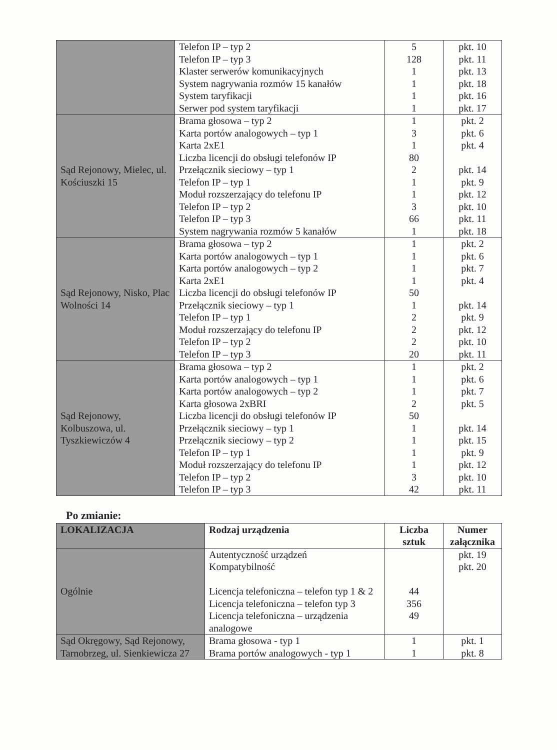| | Telefon IP – typ 2 Telefon IP – typ 3 Klaster serwerów komunikacyjnych System nagrywania rozmów 15 kanałów System taryfikacji Serwer pod system taryfikacji | 5 128 1 1 1 1 | pkt. 10 pkt. 11 pkt. 13 pkt. 18 pkt. 16 pkt. 17 |
| Sąd Rejonowy, Mielec, ul. Kościuszki 15 | Brama głosowa – typ 2 Karta portów analogowych – typ 1 Karta 2xE1 Liczba licencji do obsługi telefonów IP Przełącznik sieciowy – typ 1 Telefon IP – typ 1 Moduł rozszerzający do telefonu IP Telefon IP – typ 2 Telefon IP – typ 3 System nagrywania rozmów 5 kanałów | 1 3 1 80 2 1 1 3 66 1 | pkt. 2 pkt. 6 pkt. 4 pkt. 14 pkt. 9 pkt. 12 pkt. 10 pkt. 11 pkt. 18 |
| Sąd Rejonowy, Nisko, Plac Wolności 14 | Brama głosowa – typ 2 Karta portów analogowych – typ 1 Karta portów analogowych – typ 2 Karta 2xE1 Liczba licencji do obsługi telefonów IP Przełącznik sieciowy – typ 1 Telefon IP – typ 1 Moduł rozszerzający do telefonu IP Telefon IP – typ 2 Telefon IP – typ 3 | 1 1 1 1 50 1 2 2 2 20 | pkt. 2 pkt. 6 pkt. 7 pkt. 4 pkt. 14 pkt. 9 pkt. 12 pkt. 10 pkt. 11 |
| Sąd Rejonowy, Kolbuszowa, ul. Tyszkiewiczów 4 | Brama głosowa – typ 2 Karta portów analogowych – typ 1 Karta portów analogowych – typ 2 Karta głosowa 2xBRI Liczba licencji do obsługi telefonów IP Przełącznik sieciowy – typ 1 Przełącznik sieciowy – typ 2 Telefon IP – typ 1 Moduł rozszerzający do telefonu IP Telefon IP – typ 2 Telefon IP – typ 3 | 1 1 1 2 50 1 1 1 1 3 42 | pkt. 2 pkt. 6 pkt. 7 pkt. 5 pkt. 14 pkt. 15 pkt. 9 pkt. 12 pkt. 10 pkt. 11 |
Po zmianie:
| LOKALIZACJA | Rodzaj urządzenia | Liczba sztuk | Numer załącznika |
| --- | --- | --- | --- |
| Ogólnie | Autentyczność urządzeń Kompatybilność Licencja telefoniczna – telefon typ 1 & 2 Licencja telefoniczna – telefon typ 3 Licencja telefoniczna – urządzenia analogowe | 44 356 49 | pkt. 19 pkt. 20 |
| Sąd Okręgowy, Sąd Rejonowy, Tarnobrzeg, ul. Sienkiewicza 27 | Brama głosowa - typ 1 Brama portów analogowych - typ 1 | 1 1 | pkt. 1 pkt. 8 |